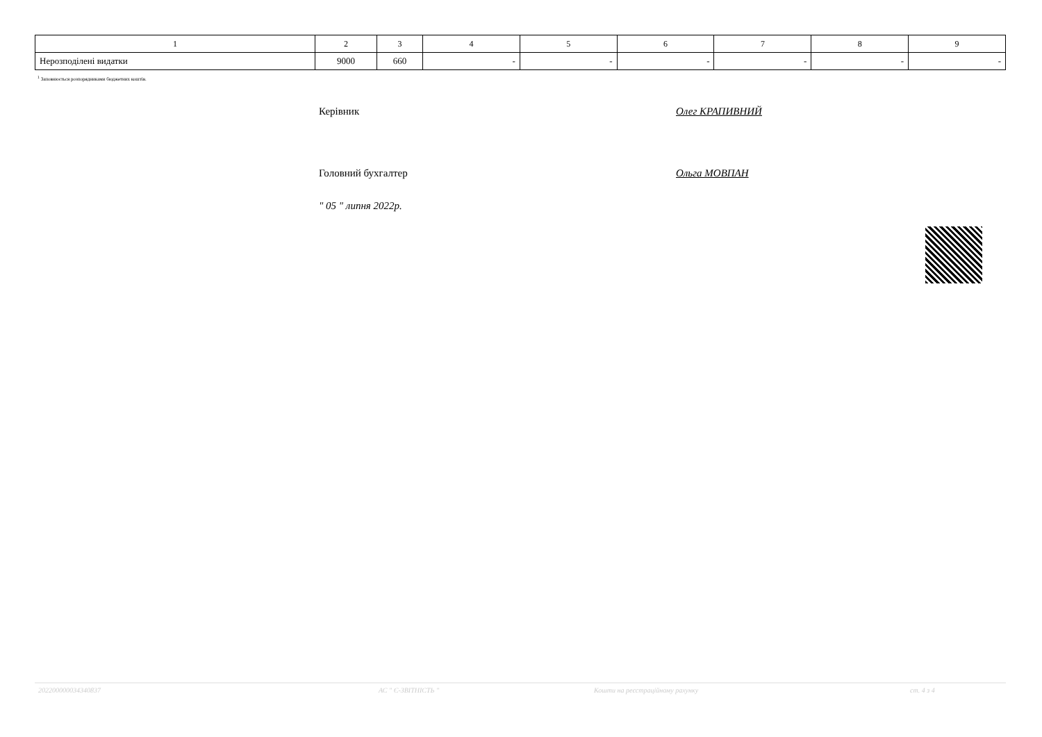| 1 | 2 | 3 | 4 | 5 | 6 | 7 | 8 | 9 |
| --- | --- | --- | --- | --- | --- | --- | --- | --- |
| Нерозподілені видатки | 9000 | 660 | - | - | - | - | - | - |
<sup>1</sup> Заповнюється розпорядниками бюджетних коштів.
Керівник Олег КРАПИВНИЙ
Головний бухгалтер Ольга МОВПАН
" 05 " липня 2022р.
20220000003434083​7 АС " Є-ЗВІТНІСТЬ " Кошти на реєстраційному рахунку ст. 4 з 4